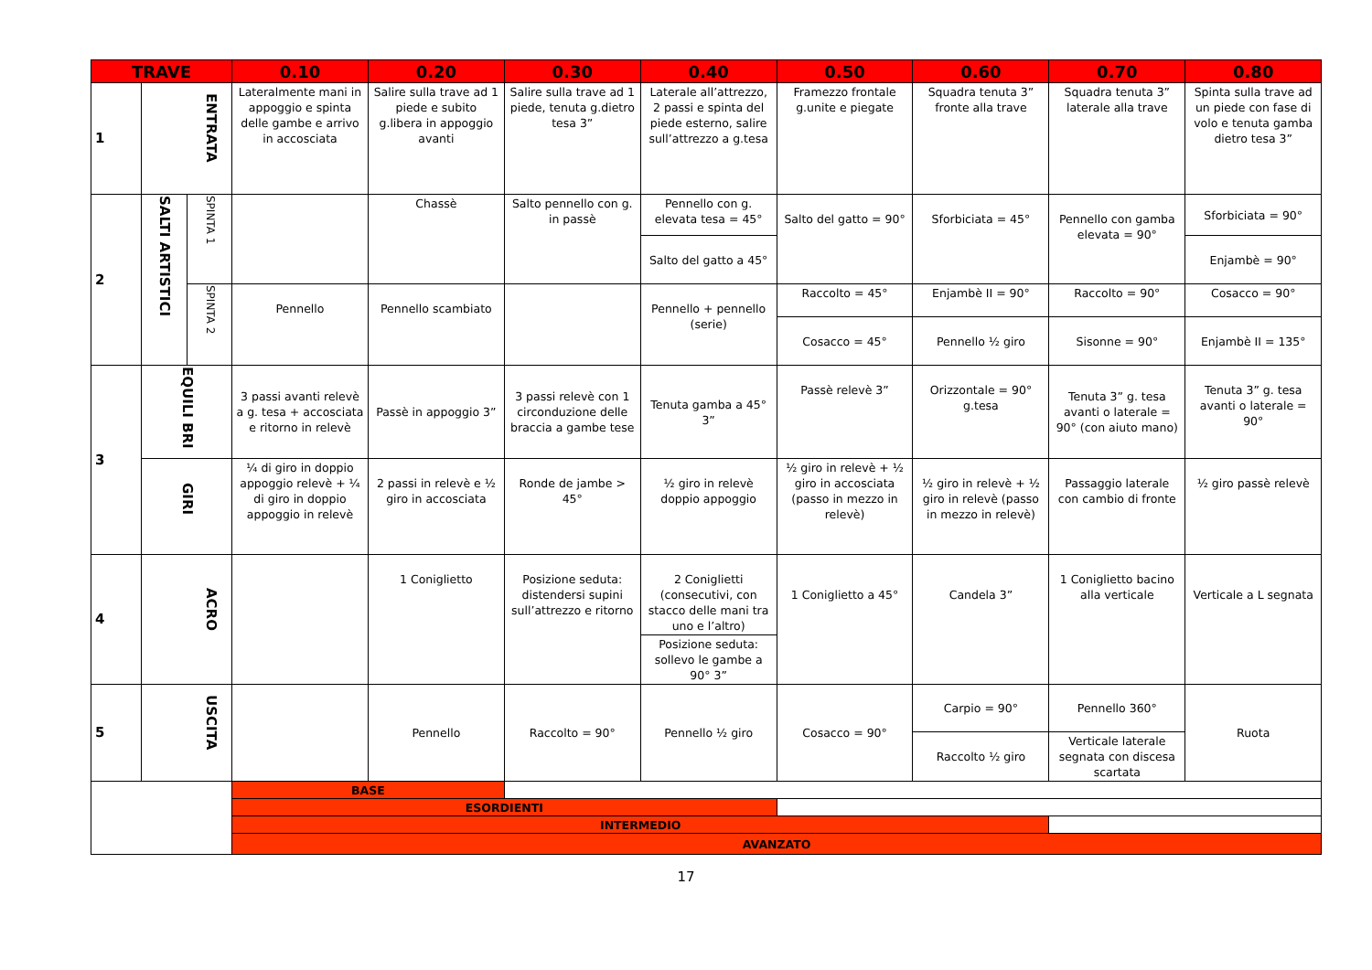| TRAVE | | | 0.10 | 0.20 | 0.30 | 0.40 | 0.50 | 0.60 | 0.70 | 0.80 |
| --- | --- | --- | --- | --- | --- | --- | --- | --- | --- | --- |
| 1 | ENTRATA | | Lateralmente mani in appoggio e spinta delle gambe e arrivo in accosciata | Salire sulla trave ad 1 piede e subito g.libera in appoggio avanti | Salire sulla trave ad 1 piede, tenuta g.dietro tesa 3” | Laterale all’attrezzo, 2 passi e spinta del piede esterno, salire sull’attrezzo a g.tesa | Framezzo frontale g.unite e piegate | Squadra tenuta 3” fronte alla trave | Squadra tenuta 3” laterale alla trave | Spinta sulla trave ad un piede con fase di volo e tenuta gamba dietro tesa 3” |
| 2 | SALTI ARTISTICI | SPINTA 1 | | Chassè | Salto pennello con g. in passè | Pennello con g. elevata tesa = 45° | Salto del gatto = 90° | Sforbiciata = 45° | Pennello con gamba elevata = 90° | Sforbiciata = 90° |
| | | | | | | Salto del gatto a 45° | | | | Enjambè = 90° |
| | | SPINTA 2 | Pennello | Pennello scambiato | | Pennello + pennello (serie) | Raccolto = 45° | Enjambè II = 90° | Raccolto = 90° | Cosacco = 90° |
| | | | | | | | Cosacco = 45° | Pennello ½ giro | Sisonne = 90° | Enjambè II = 135° |
| 3 | EQUILI BRI | | 3 passi avanti relevè a g. tesa + accosciata e ritorno in relevè | Passè in appoggio 3” | 3 passi relevè con 1 circonduzione delle braccia a gambe tese | Tenuta gamba a 45° 3” | Passè relevè 3” | Orizzontale = 90° g.tesa | Tenuta 3” g. tesa avanti o laterale = 90° (con aiuto mano) | Tenuta 3” g. tesa avanti o laterale = 90° |
| | GIRI | | ¼ di giro in doppio appoggio relevè + ¼ di giro in doppio appoggio in relevè | 2 passi in relevè e ½ giro in accosciata | Ronde de jambe > 45° | ½ giro in relevè doppio appoggio | ½ giro in relevè + ½ giro in accosciata (passo in mezzo in relevè) | ½ giro in relevè + ½ giro in relevè (passo in mezzo in relevè) | Passaggio laterale con cambio di fronte | ½ giro passè relevè |
| 4 | ACRO | | | 1 Coniglietto | Posizione seduta: distendersi supini sull’attrezzo e ritorno | 2 Coniglietti (consecutivi, con stacco delle mani tra uno e l’altro) | 1 Coniglietto a 45° | Candela 3” | 1 Coniglietto bacino alla verticale | Verticale a L segnata |
| | | | | | | Posizione seduta: sollevo le gambe a 90° 3” | | | | |
| 5 | USCITA | | | Pennello | Raccolto = 90° | Pennello ½ giro | Cosacco = 90° | Carpio = 90° | Pennello 360° | Ruota |
| | | | | | | | | Raccolto ½ giro | Verticale laterale segnata con discesa scartata | |
| | | | BASE | | | | | | | |
| | | | ESORDIENTI | | | | | | | |
| | | | INTERMEDIO | | | | | | | |
| | | | AVANZATO | | | | | | | |
17